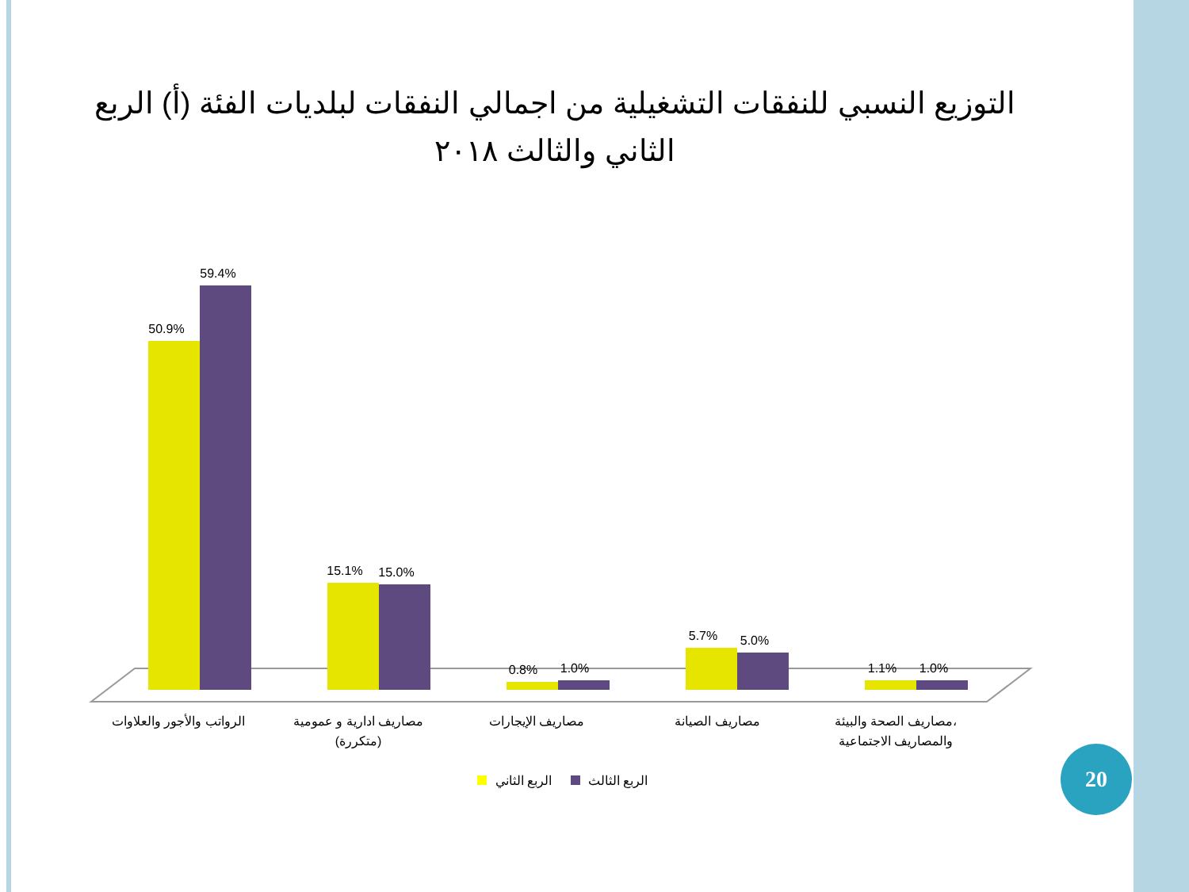التوزيع النسبي للنفقات التشغيلية من اجمالي النفقات لبلديات الفئة (أ) الربع الثاني والثالث ٢٠١٨
50.9%
59.4%
15.1%
15.0%
0.8%
1.0%
5.7%
5.0%
1.1%
1.0%
الرواتب والأجور والعلاوات
مصاريف ادارية و عمومية
(متكررة)
مصاريف الإيجارات
مصاريف الصيانة
مصاريف الصحة والبيئة،
والمصاريف الاجتماعية
الربع الثاني
الربع الثالث
20